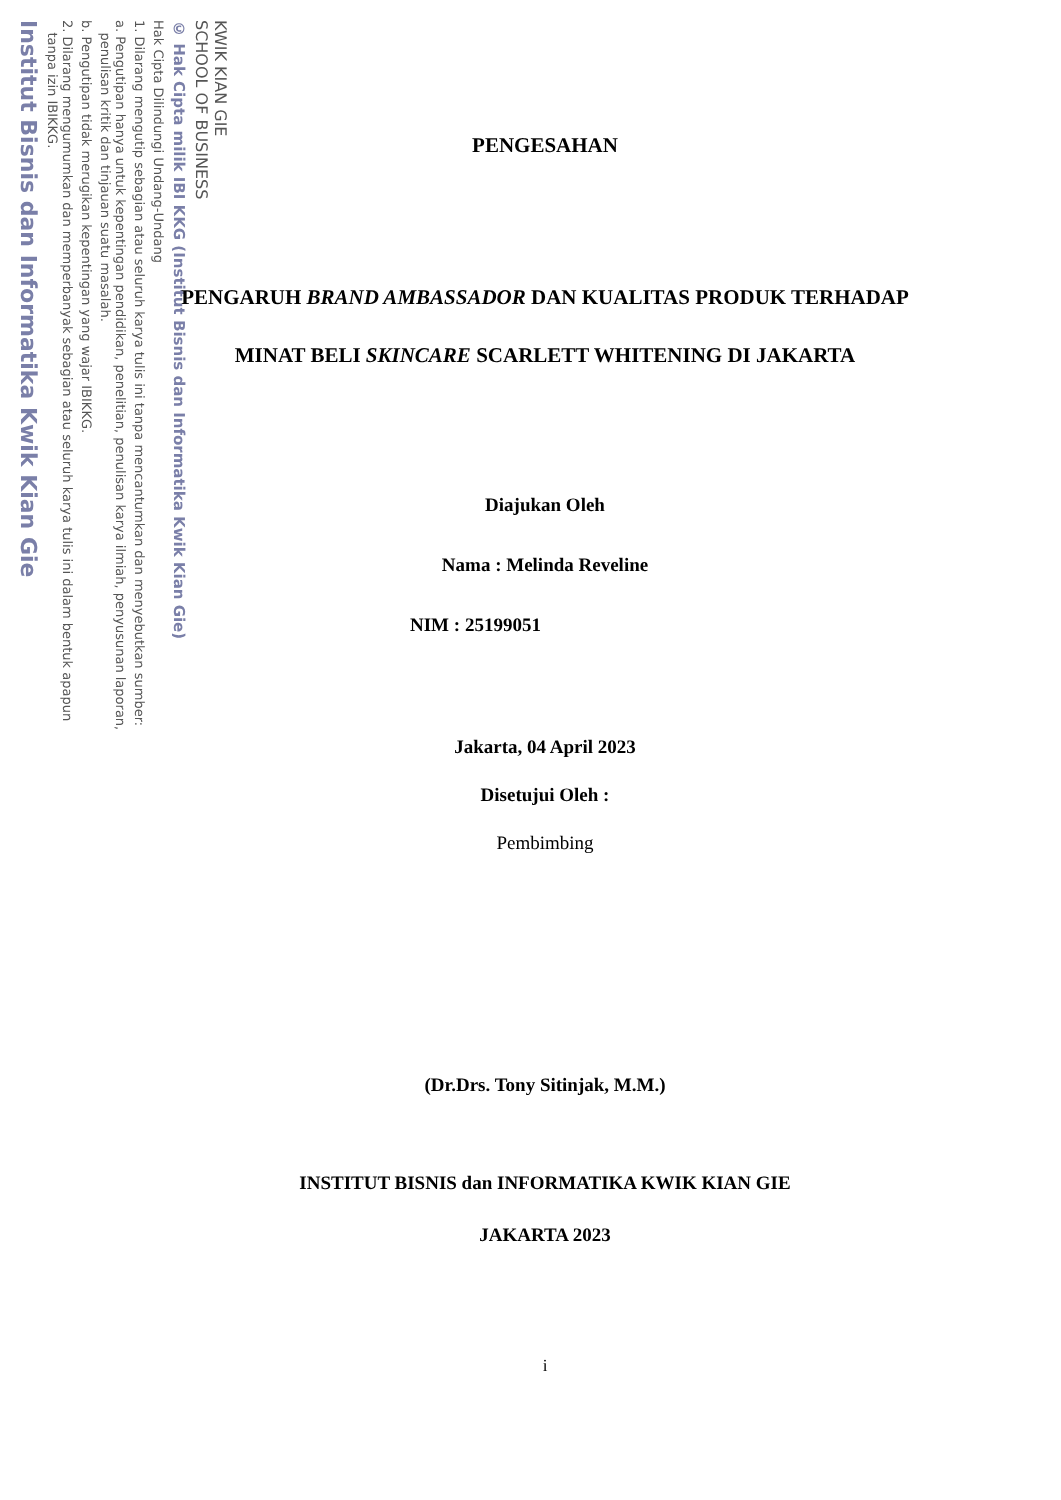KWIK KIAN GIE
SCHOOL OF BUSINESS
© Hak Cipta milik IBI KKG (Institut Bisnis dan Informatika Kwik Kian Gie)
Hak Cipta Dilindungi Undang-Undang
1. Dilarang mengutip sebagian atau seluruh karya tulis ini tanpa mencantumkan dan menyebutkan sumber:
a. Pengutipan hanya untuk kepentingan pendidikan, penelitian, penulisan karya ilmiah, penyusunan laporan,
penulisan kritik dan tinjauan suatu masalah.
b. Pengutipan tidak merugikan kepentingan yang wajar IBIKKG.
2. Dilarang mengumumkan dan memperbanyak sebagian atau seluruh karya tulis ini dalam bentuk apapun
tanpa izin IBIKKG.
Institut Bisnis dan Informatika Kwik Kian Gie
PENGESAHAN
PENGARUH BRAND AMBASSADOR DAN KUALITAS PRODUK TERHADAP MINAT BELI SKINCARE SCARLETT WHITENING DI JAKARTA
Diajukan Oleh
Nama : Melinda Reveline
NIM : 25199051
Jakarta, 04 April 2023
Disetujui Oleh :
Pembimbing
(Dr.Drs. Tony Sitinjak, M.M.)
INSTITUT BISNIS dan INFORMATIKA KWIK KIAN GIE
JAKARTA 2023
i